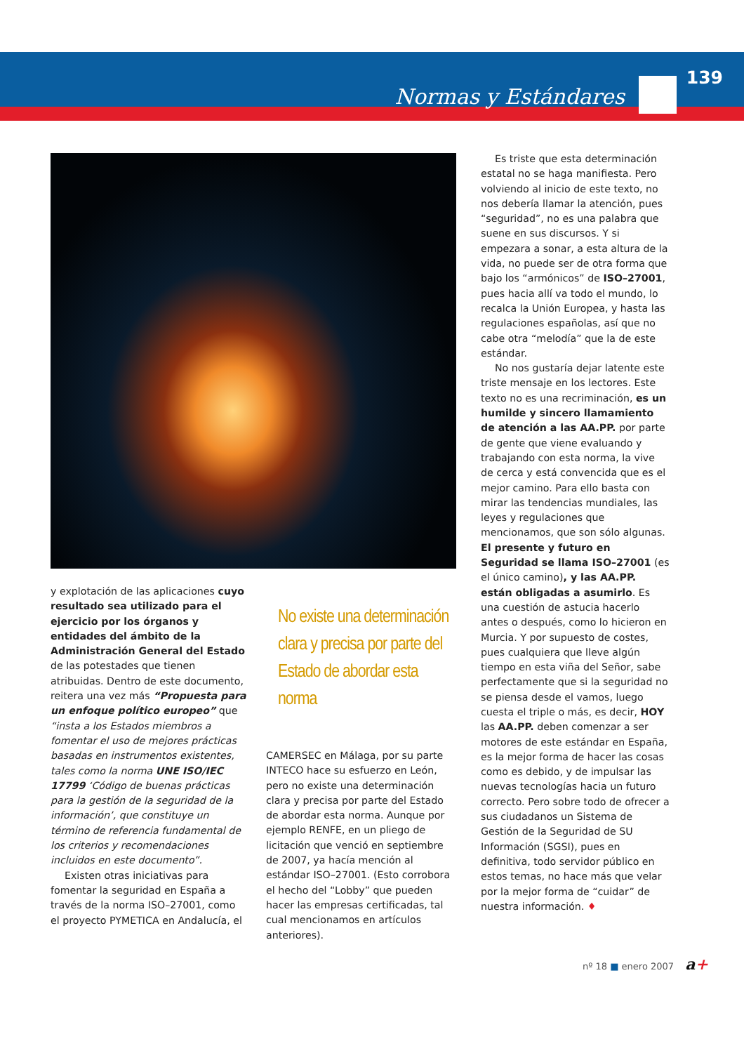Normas y Estándares
139
y explotación de las aplicaciones cuyo resultado sea utilizado para el ejercicio por los órganos y entidades del ámbito de la Administración General del Estado de las potestades que tienen atribuidas. Dentro de este documento, reitera una vez más “Propuesta para un enfoque político europeo” que “insta a los Estados miembros a fomentar el uso de mejores prácticas basadas en instrumentos existentes, tales como la norma UNE ISO/IEC 17799 ‘Código de buenas prácticas para la gestión de la seguridad de la información’, que constituye un término de referencia fundamental de los criterios y recomendaciones incluidos en este documento”.
Existen otras iniciativas para fomentar la seguridad en España a través de la norma ISO–27001, como el proyecto PYMETICA en Andalucía, el
No existe una determinación clara y precisa por parte del Estado de abordar esta norma
CAMERSEC en Málaga, por su parte INTECO hace su esfuerzo en León, pero no existe una determinación clara y precisa por parte del Estado de abordar esta norma. Aunque por ejemplo RENFE, en un pliego de licitación que venció en septiembre de 2007, ya hacía mención al estándar ISO–27001. (Esto corrobora el hecho del “Lobby” que pueden hacer las empresas certificadas, tal cual mencionamos en artículos anteriores).
Es triste que esta determinación estatal no se haga manifiesta. Pero volviendo al inicio de este texto, no nos debería llamar la atención, pues “seguridad”, no es una palabra que suene en sus discursos. Y si empezara a sonar, a esta altura de la vida, no puede ser de otra forma que bajo los “armónicos” de ISO–27001, pues hacia allí va todo el mundo, lo recalca la Unión Europea, y hasta las regulaciones españolas, así que no cabe otra “melodía” que la de este estándar.
No nos gustaría dejar latente este triste mensaje en los lectores. Este texto no es una recriminación, es un humilde y sincero llamamiento de atención a las AA.PP. por parte de gente que viene evaluando y trabajando con esta norma, la vive de cerca y está convencida que es el mejor camino. Para ello basta con mirar las tendencias mundiales, las leyes y regulaciones que mencionamos, que son sólo algunas. El presente y futuro en Seguridad se llama ISO–27001 (es el único camino), y las AA.PP. están obligadas a asumirlo. Es una cuestión de astucia hacerlo antes o después, como lo hicieron en Murcia. Y por supuesto de costes, pues cualquiera que lleve algún tiempo en esta viña del Señor, sabe perfectamente que si la seguridad no se piensa desde el vamos, luego cuesta el triple o más, es decir, HOY las AA.PP. deben comenzar a ser motores de este estándar en España, es la mejor forma de hacer las cosas como es debido, y de impulsar las nuevas tecnologías hacia un futuro correcto. Pero sobre todo de ofrecer a sus ciudadanos un Sistema de Gestión de la Seguridad de SU Información (SGSI), pues en definitiva, todo servidor público en estos temas, no hace más que velar por la mejor forma de “cuidar” de nuestra información. ♦
nº 18 ■ enero 2007 a+